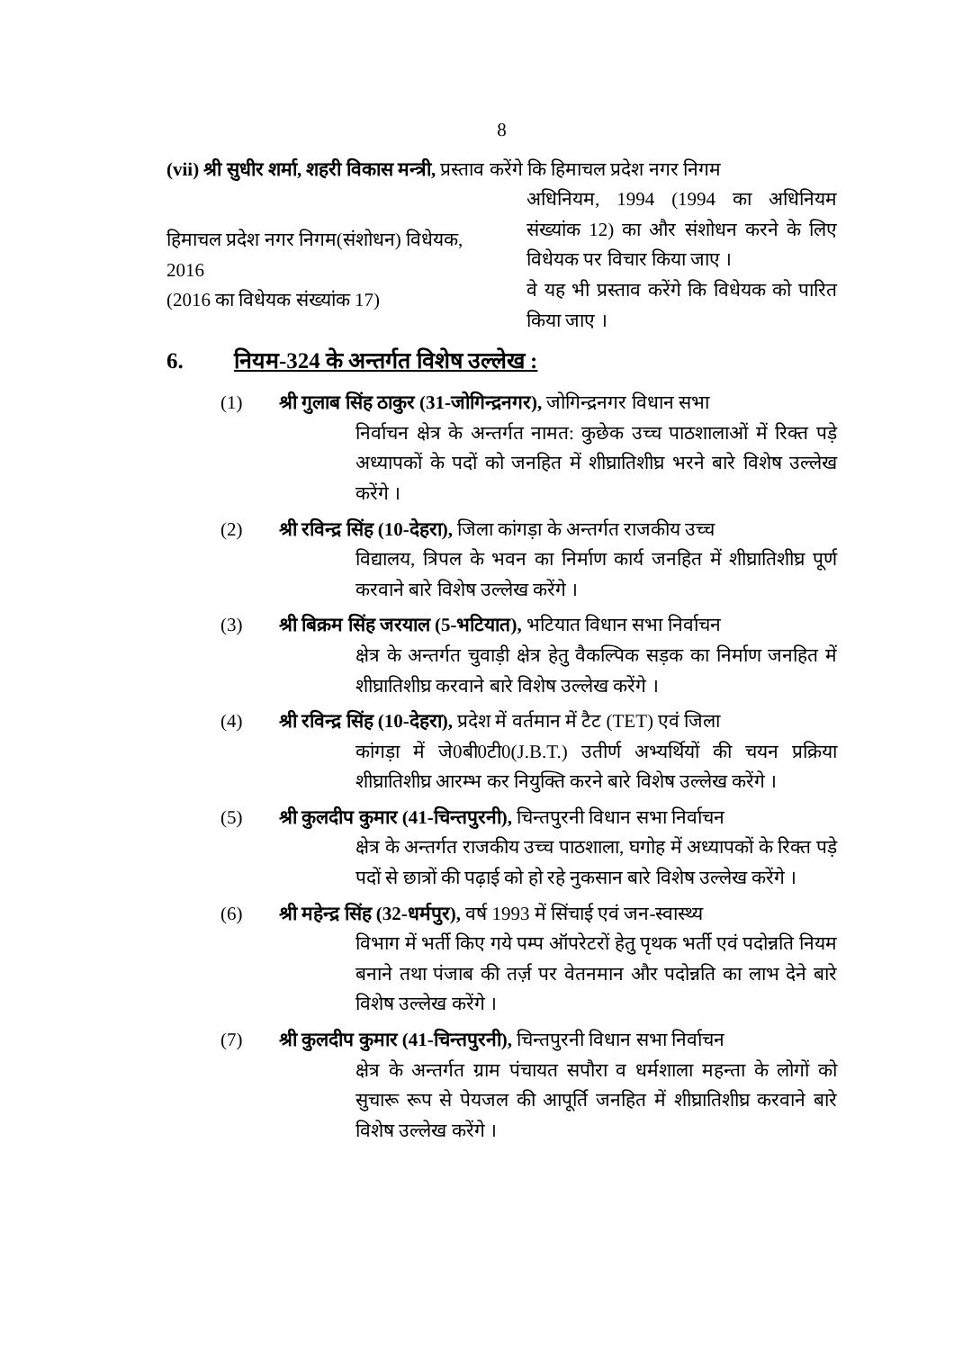8
(vii) श्री सुधीर शर्मा, शहरी विकास मन्त्री, प्रस्ताव करेंगे कि हिमाचल प्रदेश नगर निगम
हिमाचल प्रदेश नगर निगम(संशोधन) विधेयक, 2016
(2016 का विधेयक संख्यांक 17)
अधिनियम, 1994 (1994 का अधिनियम संख्यांक 12) का और संशोधन करने के लिए विधेयक पर विचार किया जाए ।
वे यह भी प्रस्ताव करेंगे कि विधेयक को पारित किया जाए ।
6. नियम-324 के अन्तर्गत विशेष उल्लेख :
(1) श्री गुलाब सिंह ठाकुर (31-जोगिन्द्रनगर), जोगिन्द्रनगर विधान सभा
निर्वाचन क्षेत्र के अन्तर्गत नामत: कुछेक उच्च पाठशालाओं में रिक्त पड़े अध्यापकों के पदों को जनहित में शीघ्रातिशीघ्र भरने बारे विशेष उल्लेख करेंगे ।
(2) श्री रविन्द्र सिंह (10-देहरा), जिला कांगड़ा के अन्तर्गत राजकीय उच्च
विद्यालय, त्रिपल के भवन का निर्माण कार्य जनहित में शीघ्रातिशीघ्र पूर्ण करवाने बारे विशेष उल्लेख करेंगे ।
(3) श्री बिक्रम सिंह जरयाल (5-भटियात), भटियात विधान सभा निर्वाचन
क्षेत्र के अन्तर्गत चुवाड़ी क्षेत्र हेतु वैकल्पिक सड़क का निर्माण जनहित में शीघ्रातिशीघ्र करवाने बारे विशेष उल्लेख करेंगे ।
(4) श्री रविन्द्र सिंह (10-देहरा), प्रदेश में वर्तमान में टैट (TET) एवं जिला
कांगड़ा में जे0बी0टी0(J.B.T.) उतीर्ण अभ्यर्थियों की चयन प्रक्रिया शीघ्रातिशीघ्र आरम्भ कर नियुक्ति करने बारे विशेष उल्लेख करेंगे ।
(5) श्री कुलदीप कुमार (41-चिन्तपुरनी), चिन्तपुरनी विधान सभा निर्वाचन
क्षेत्र के अन्तर्गत राजकीय उच्च पाठशाला, घगोह में अध्यापकों के रिक्त पड़े पदों से छात्रों की पढ़ाई को हो रहे नुकसान बारे विशेष उल्लेख करेंगे ।
(6) श्री महेन्द्र सिंह (32-धर्मपुर), वर्ष 1993 में सिंचाई एवं जन-स्वास्थ्य
विभाग में भर्ती किए गये पम्प ऑपरेटरों हेतु पृथक भर्ती एवं पदोन्नति नियम बनाने तथा पंजाब की तर्ज़ पर वेतनमान और पदोन्नति का लाभ देने बारे विशेष उल्लेख करेंगे ।
(7) श्री कुलदीप कुमार (41-चिन्तपुरनी), चिन्तपुरनी विधान सभा निर्वाचन
क्षेत्र के अन्तर्गत ग्राम पंचायत सपौरा व धर्मशाला महन्ता के लोगों को सुचारू रूप से पेयजल की आपूर्ति जनहित में शीघ्रातिशीघ्र करवाने बारे विशेष उल्लेख करेंगे ।